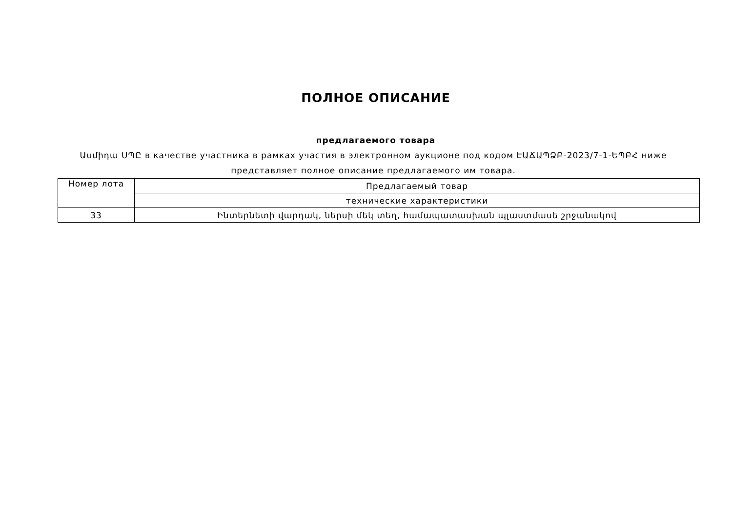ПОЛНОЕ ОПИСАНИЕ
предлагаемого товара
Ասմիդա ՍՊԸ в качестве участника в рамках участия в электронном аукционе под кодом ԷԱՃԱՊՁԲ-2023/7-1-ԵՊԲՀ ниже представляет полное описание предлагаемого им товара.
| Номер лота | Предлагаемый товар |
| --- | --- |
| | технические характеристики |
| 33 | Ինտերնետի վարդակ, ներսի մեկ տեղ, համապատասխան պլաստմասե շրջանակով |